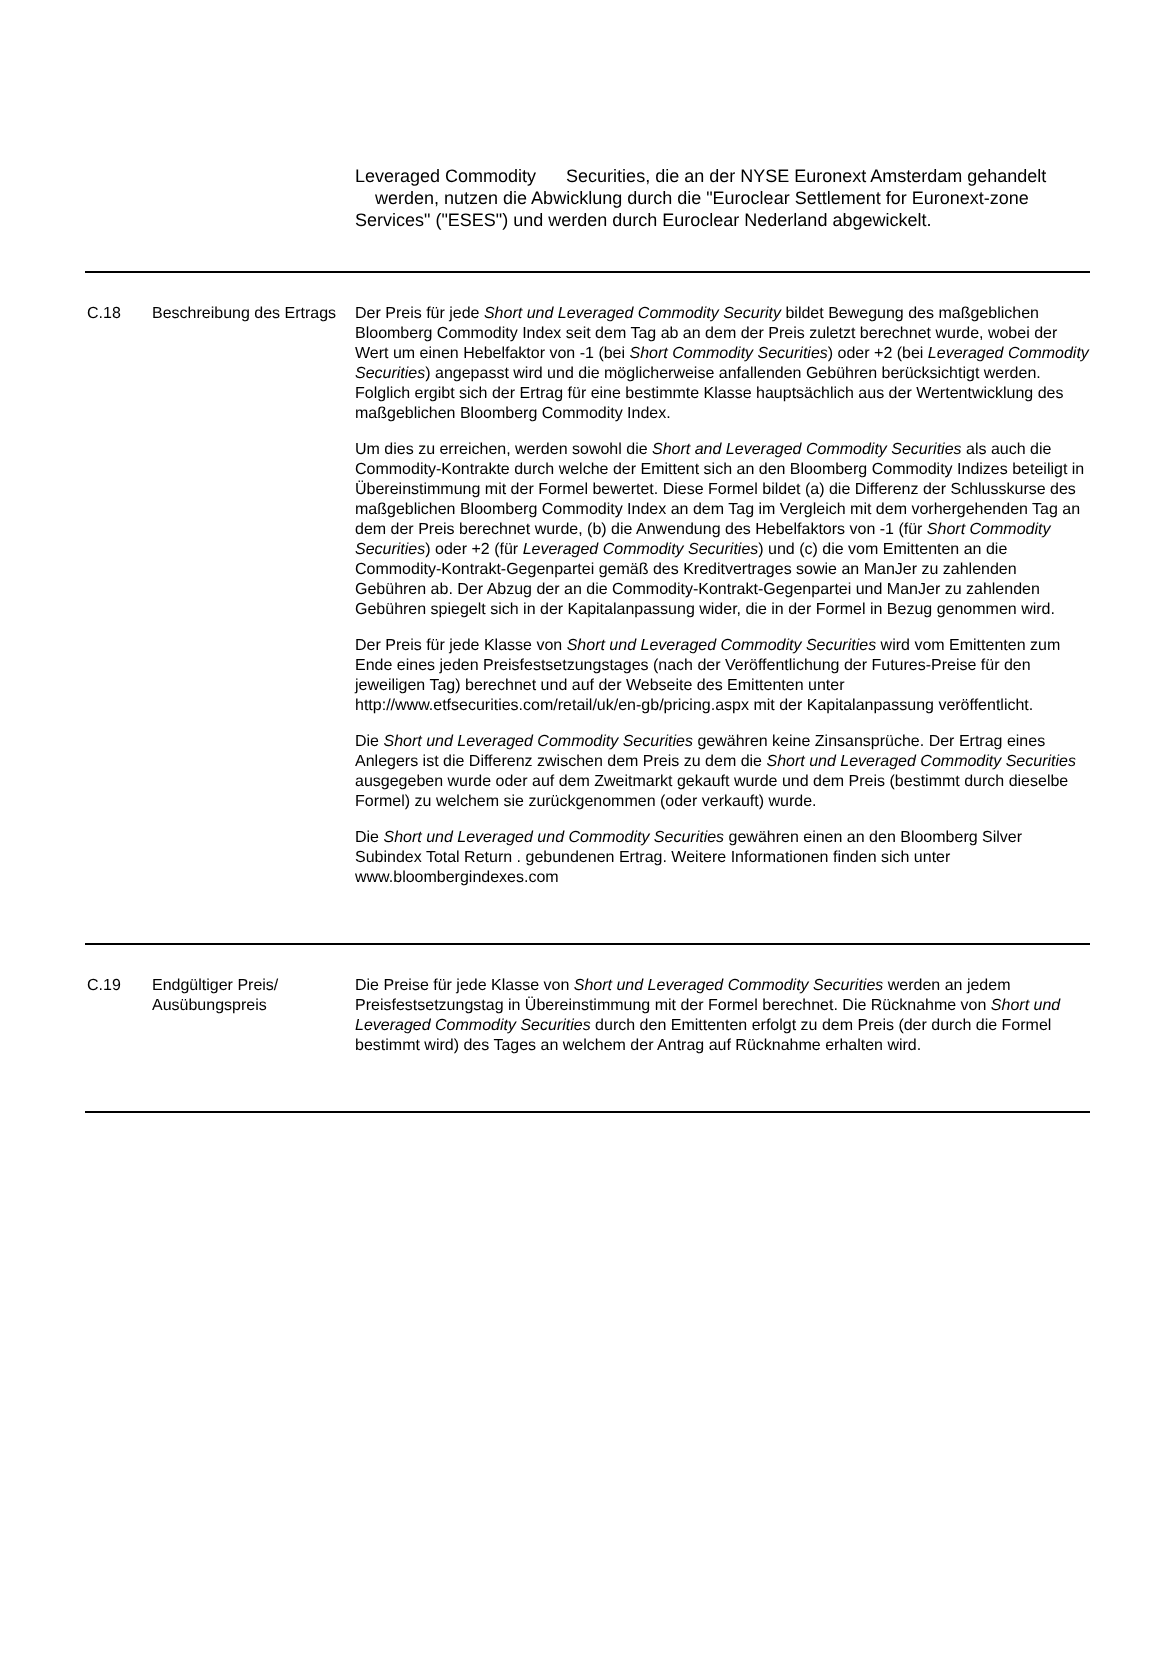Leveraged Commodity Securities, die an der NYSE Euronext Amsterdam gehandelt werden, nutzen die Abwicklung durch die "Euroclear Settlement for Euronext-zone Services" ("ESES") und werden durch Euroclear Nederland abgewickelt.
| C.18 | Beschreibung des Ertrags | Der Preis für jede Short und Leveraged Commodity Security bildet Bewegung des maßgeblichen Bloomberg Commodity Index seit dem Tag ab an dem der Preis zuletzt berechnet wurde, wobei der Wert um einen Hebelfaktor von -1 (bei Short Commodity Securities ) oder +2 (bei Leveraged Commodity Securities ) angepasst wird und die möglicherweise anfallenden Gebühren berücksichtigt werden. Folglich ergibt sich der Ertrag für eine bestimmte Klasse hauptsächlich aus der Wertentwicklung des maßgeblichen Bloomberg Commodity Index. Um dies zu erreichen, werden sowohl die Short and Leveraged Commodity Securities als auch die Commodity-Kontrakte durch welche der Emittent sich an den Bloomberg Commodity Indizes beteiligt in Übereinstimmung mit der Formel bewertet. Diese Formel bildet (a) die Differenz der Schlusskurse des maßgeblichen Bloomberg Commodity Index an dem Tag im Vergleich mit dem vorhergehenden Tag an dem der Preis berechnet wurde, (b) die Anwendung des Hebelfaktors von -1 (für Short Commodity Securities ) oder +2 (für Leveraged Commodity Securities ) und (c) die vom Emittenten an die Commodity-Kontrakt-Gegenpartei gemäß des Kreditvertrages sowie an ManJer zu zahlenden Gebühren ab. Der Abzug der an die Commodity-Kontrakt-Gegenpartei und ManJer zu zahlenden Gebühren spiegelt sich in der Kapitalanpassung wider, die in der Formel in Bezug genommen wird. Der Preis für jede Klasse von Short und Leveraged Commodity Securities wird vom Emittenten zum Ende eines jeden Preisfestsetzungstages (nach der Veröffentlichung der Futures-Preise für den jeweiligen Tag) berechnet und auf der Webseite des Emittenten unter http://www.etfsecurities.com/retail/uk/en-gb/pricing.aspx mit der Kapitalanpassung veröffentlicht. Die Short und Leveraged Commodity Securities gewähren keine Zinsansprüche. Der Ertrag eines Anlegers ist die Differenz zwischen dem Preis zu dem die Short und Leveraged Commodity Securities ausgegeben wurde oder auf dem Zweitmarkt gekauft wurde und dem Preis (bestimmt durch dieselbe Formel) zu welchem sie zurückgenommen (oder verkauft) wurde. Die Short und Leveraged und Commodity Securities gewähren einen an den Bloomberg Silver Subindex Total Return . gebundenen Ertrag. Weitere Informationen finden sich unter www.bloombergindexes.com |
| C.19 | Endgültiger Preis/ Ausübungspreis | Die Preise für jede Klasse von Short und Leveraged Commodity Securities werden an jedem Preisfestsetzungstag in Übereinstimmung mit der Formel berechnet. Die Rücknahme von Short und Leveraged Commodity Securities durch den Emittenten erfolgt zu dem Preis (der durch die Formel bestimmt wird) des Tages an welchem der Antrag auf Rücknahme erhalten wird. |